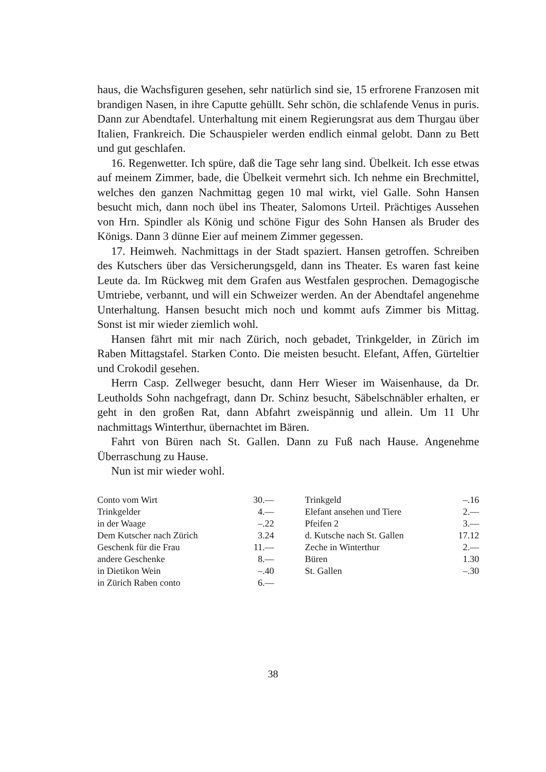haus, die Wachsfiguren gesehen, sehr natürlich sind sie, 15 erfrorene Franzosen mit brandigen Nasen, in ihre Caputte gehüllt. Sehr schön, die schlafende Venus in puris. Dann zur Abendtafel. Unterhaltung mit einem Regierungsrat aus dem Thurgau über Italien, Frankreich. Die Schauspieler werden endlich einmal gelobt. Dann zu Bett und gut geschlafen.
16. Regenwetter. Ich spüre, daß die Tage sehr lang sind. Übelkeit. Ich esse etwas auf meinem Zimmer, bade, die Übelkeit vermehrt sich. Ich nehme ein Brechmittel, welches den ganzen Nachmittag gegen 10 mal wirkt, viel Galle. Sohn Hansen besucht mich, dann noch übel ins Theater, Salomons Urteil. Prächtiges Aussehen von Hrn. Spindler als König und schöne Figur des Sohn Hansen als Bruder des Königs. Dann 3 dünne Eier auf meinem Zimmer gegessen.
17. Heimweh. Nachmittags in der Stadt spaziert. Hansen getroffen. Schreiben des Kutschers über das Versicherungsgeld, dann ins Theater. Es waren fast keine Leute da. Im Rückweg mit dem Grafen aus Westfalen gesprochen. Demagogische Umtriebe, verbannt, und will ein Schweizer werden. An der Abendtafel angenehme Unterhaltung. Hansen besucht mich noch und kommt aufs Zimmer bis Mittag. Sonst ist mir wieder ziemlich wohl.
Hansen fährt mit mir nach Zürich, noch gebadet, Trinkgelder, in Zürich im Raben Mittagstafel. Starken Conto. Die meisten besucht. Elefant, Affen, Gürteltier und Crokodil gesehen.
Herrn Casp. Zellweger besucht, dann Herr Wieser im Waisenhause, da Dr. Leutholds Sohn nachgefragt, dann Dr. Schinz besucht, Säbelschnäbler erhalten, er geht in den großen Rat, dann Abfahrt zweispännig und allein. Um 11 Uhr nachmittags Winterthur, übernachtet im Bären.
Fahrt von Büren nach St. Gallen. Dann zu Fuß nach Hause. Angenehme Überraschung zu Hause.
Nun ist mir wieder wohl.
| Conto vom Wirt | 30.— | | Trinkgeld | –.16 |
| Trinkgelder | 4.— | | Elefant ansehen und Tiere | 2.— |
| in der Waage | –.22 | | Pfeifen 2 | 3.— |
| Dem Kutscher nach Zürich | 3.24 | | d. Kutsche nach St. Gallen | 17.12 |
| Geschenk für die Frau | 11.— | | Zeche in Winterthur | 2.— |
| andere Geschenke | 8.— | | Büren | 1.30 |
| in Dietikon Wein | –.40 | | St. Gallen | –.30 |
| in Zürich Raben conto | 6.— | | | |
38